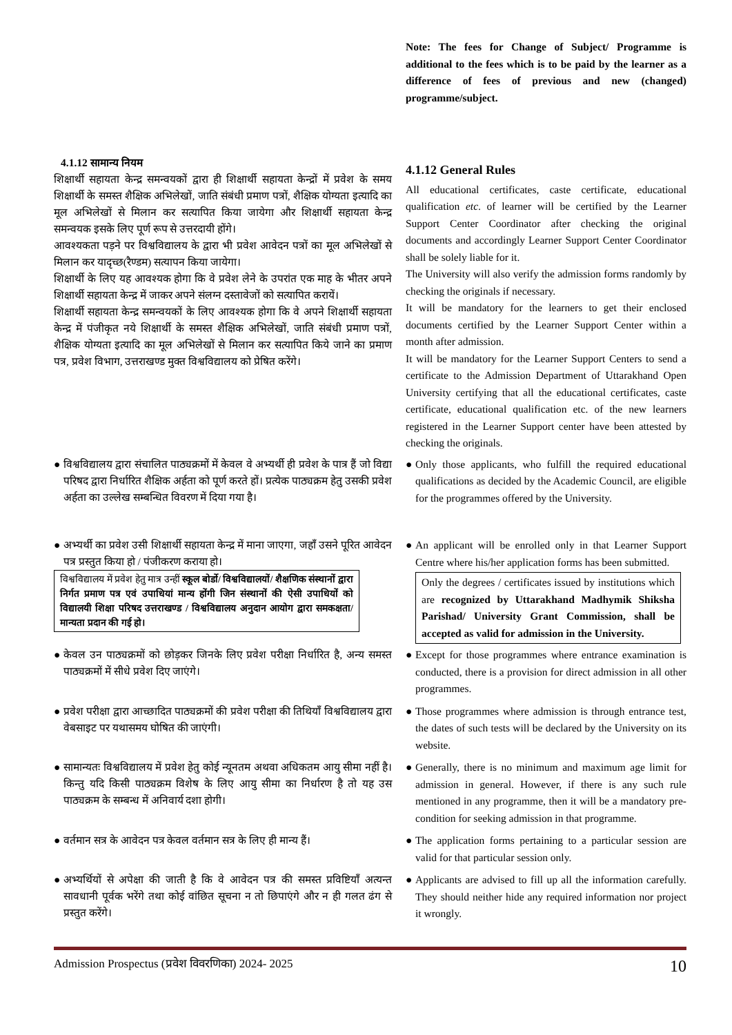Note: The fees for Change of Subject/ Programme is additional to the fees which is to be paid by the learner as a difference of fees of previous and new (changed) programme/subject.
4.1.12 सामान्य नियम
शिक्षार्थी सहायता केन्द्र समन्वयकों द्वारा ही शिक्षार्थी सहायता केन्द्रों में प्रवेश के समय शिक्षार्थी के समस्त शैक्षिक अभिलेखों, जाति संबंधी प्रमाण पत्रों, शैक्षिक योग्यता इत्यादि का मूल अभिलेखों से मिलान कर सत्यापित किया जायेगा और शिक्षार्थी सहायता केन्द्र समन्वयक इसके लिए पूर्ण रूप से उत्तरदायी होंगे।
आवश्यकता पड़ने पर विश्वविद्यालय के द्वारा भी प्रवेश आवेदन पत्रों का मूल अभिलेखों से मिलान कर यादृच्छ(रैण्डम) सत्यापन किया जायेगा।
शिक्षार्थी के लिए यह आवश्यक होगा कि वे प्रवेश लेने के उपरांत एक माह के भीतर अपने शिक्षार्थी सहायता केन्द्र में जाकर अपने संलग्न दस्तावेजों को सत्यापित करायें।
शिक्षार्थी सहायता केन्द्र समन्वयकों के लिए आवश्यक होगा कि वे अपने शिक्षार्थी सहायता केन्द्र में पंजीकृत नये शिक्षार्थी के समस्त शैक्षिक अभिलेखों, जाति संबंधी प्रमाण पत्रों, शैक्षिक योग्यता इत्यादि का मूल अभिलेखों से मिलान कर सत्यापित किये जाने का प्रमाण पत्र, प्रवेश विभाग, उत्तराखण्ड मुक्त विश्वविद्यालय को प्रेषित करेंगे।
4.1.12 General Rules
All educational certificates, caste certificate, educational qualification etc. of learner will be certified by the Learner Support Center Coordinator after checking the original documents and accordingly Learner Support Center Coordinator shall be solely liable for it.
The University will also verify the admission forms randomly by checking the originals if necessary.
It will be mandatory for the learners to get their enclosed documents certified by the Learner Support Center within a month after admission.
It will be mandatory for the Learner Support Centers to send a certificate to the Admission Department of Uttarakhand Open University certifying that all the educational certificates, caste certificate, educational qualification etc. of the new learners registered in the Learner Support center have been attested by checking the originals.
● विश्वविद्यालय द्वारा संचालित पाठ्यक्रमों में केवल वे अभ्यर्थी ही प्रवेश के पात्र हैं जो विद्या परिषद द्वारा निर्धारित शैक्षिक अर्हता को पूर्ण करते हों। प्रत्येक पाठ्यक्रम हेतु उसकी प्रवेश अर्हता का उल्लेख सम्बन्धित विवरण में दिया गया है।
● Only those applicants, who fulfill the required educational qualifications as decided by the Academic Council, are eligible for the programmes offered by the University.
● अभ्यर्थी का प्रवेश उसी शिक्षार्थी सहायता केन्द्र में माना जाएगा, जहाँ उसने पूरित आवेदन पत्र प्रस्तुत किया हो / पंजीकरण कराया हो।
विश्वविद्यालय में प्रवेश हेतु मात्र उन्हीं स्कूल बोर्डो/ विश्वविद्यालयों/ शैक्षणिक संस्थानों द्वारा निर्गत प्रमाण पत्र एवं उपाधियां मान्य होंगी जिन संस्थानों की ऐसी उपाधियों को विद्यालयी शिक्षा परिषद उत्तराखण्ड / विश्वविद्यालय अनुदान आयोग द्वारा समकक्षता/ मान्यता प्रदान की गई हो।
● An applicant will be enrolled only in that Learner Support Centre where his/her application forms has been submitted.
Only the degrees / certificates issued by institutions which are recognized by Uttarakhand Madhymik Shiksha Parishad/ University Grant Commission, shall be accepted as valid for admission in the University.
● केवल उन पाठ्यक्रमों को छोड़कर जिनके लिए प्रवेश परीक्षा निर्धारित है, अन्य समस्त पाठ्यक्रमों में सीधे प्रवेश दिए जाएंगे।
● Except for those programmes where entrance examination is conducted, there is a provision for direct admission in all other programmes.
● प्रवेश परीक्षा द्वारा आच्छादित पाठ्यक्रमों की प्रवेश परीक्षा की तिथियाँ विश्वविद्यालय द्वारा वेबसाइट पर यथासमय घोषित की जाएंगी।
● Those programmes where admission is through entrance test, the dates of such tests will be declared by the University on its website.
● सामान्यतः विश्वविद्यालय में प्रवेश हेतु कोई न्यूनतम अथवा अधिकतम आयु सीमा नहीं है। किन्तु यदि किसी पाठ्यक्रम विशेष के लिए आयु सीमा का निर्धारण है तो यह उस पाठ्यक्रम के सम्बन्ध में अनिवार्य दशा होगी।
● Generally, there is no minimum and maximum age limit for admission in general. However, if there is any such rule mentioned in any programme, then it will be a mandatory pre-condition for seeking admission in that programme.
● वर्तमान सत्र के आवेदन पत्र केवल वर्तमान सत्र के लिए ही मान्य हैं।
● The application forms pertaining to a particular session are valid for that particular session only.
● अभ्यर्थियों से अपेक्षा की जाती है कि वे आवेदन पत्र की समस्त प्रविष्टियाँ अत्यन्त सावधानी पूर्वक भरेंगे तथा कोई वांछित सूचना न तो छिपाएंगे और न ही गलत ढंग से प्रस्तुत करेंगे।
● Applicants are advised to fill up all the information carefully. They should neither hide any required information nor project it wrongly.
Admission Prospectus (प्रवेश विवरणिका) 2024- 2025 10